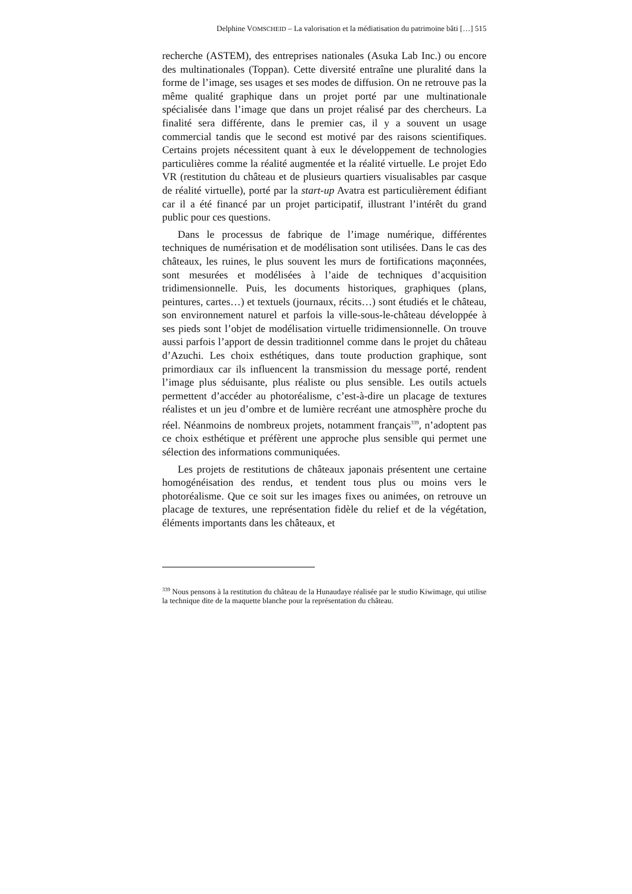Delphine VOMSCHEID – La valorisation et la médiatisation du patrimoine bâti […] 515
recherche (ASTEM), des entreprises nationales (Asuka Lab Inc.) ou encore des multinationales (Toppan). Cette diversité entraîne une pluralité dans la forme de l’image, ses usages et ses modes de diffusion. On ne retrouve pas la même qualité graphique dans un projet porté par une multinationale spécialisée dans l’image que dans un projet réalisé par des chercheurs. La finalité sera différente, dans le premier cas, il y a souvent un usage commercial tandis que le second est motivé par des raisons scientifiques. Certains projets nécessitent quant à eux le développement de technologies particulières comme la réalité augmentée et la réalité virtuelle. Le projet Edo VR (restitution du château et de plusieurs quartiers visualisables par casque de réalité virtuelle), porté par la start-up Avatra est particulièrement édifiant car il a été financé par un projet participatif, illustrant l’intérêt du grand public pour ces questions.
Dans le processus de fabrique de l’image numérique, différentes techniques de numérisation et de modélisation sont utilisées. Dans le cas des châteaux, les ruines, le plus souvent les murs de fortifications maçonnées, sont mesurées et modélisées à l’aide de techniques d’acquisition tridimensionnelle. Puis, les documents historiques, graphiques (plans, peintures, cartes…) et textuels (journaux, récits…) sont étudiés et le château, son environnement naturel et parfois la ville-sous-le-château développée à ses pieds sont l’objet de modélisation virtuelle tridimensionnelle. On trouve aussi parfois l’apport de dessin traditionnel comme dans le projet du château d’Azuchi. Les choix esthétiques, dans toute production graphique, sont primordiaux car ils influencent la transmission du message porté, rendent l’image plus séduisante, plus réaliste ou plus sensible. Les outils actuels permettent d’accéder au photoréalisme, c’est-à-dire un placage de textures réalistes et un jeu d’ombre et de lumière recréant une atmosphère proche du réel. Néanmoins de nombreux projets, notamment français<sup>339</sup>, n’adoptent pas ce choix esthétique et préfèrent une approche plus sensible qui permet une sélection des informations communiquées.
Les projets de restitutions de châteaux japonais présentent une certaine homogénéisation des rendus, et tendent tous plus ou moins vers le photoréalisme. Que ce soit sur les images fixes ou animées, on retrouve un placage de textures, une représentation fidèle du relief et de la végétation, éléments importants dans les châteaux, et
<sup>339</sup> Nous pensons à la restitution du château de la Hunaudaye réalisée par le studio Kiwimage, qui utilise la technique dite de la maquette blanche pour la représentation du château.